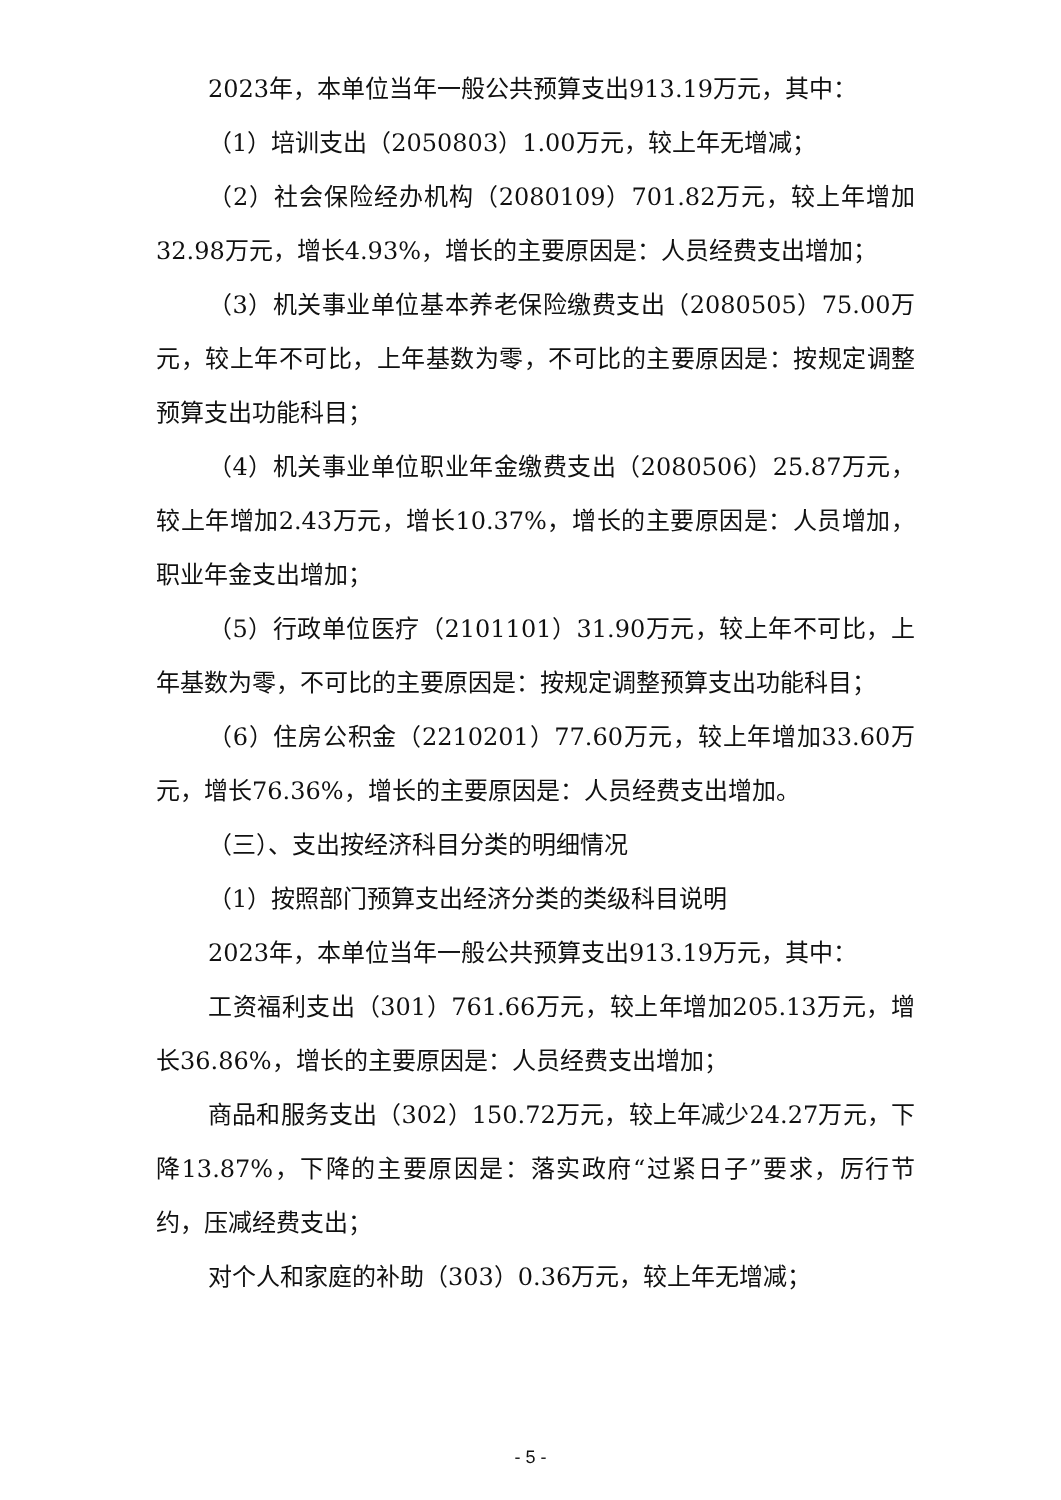2023年，本单位当年一般公共预算支出913.19万元，其中：
（1）培训支出（2050803）1.00万元，较上年无增减；
（2）社会保险经办机构（2080109）701.82万元，较上年增加32.98万元，增长4.93%，增长的主要原因是：人员经费支出增加；
（3）机关事业单位基本养老保险缴费支出（2080505）75.00万元，较上年不可比，上年基数为零，不可比的主要原因是：按规定调整预算支出功能科目；
（4）机关事业单位职业年金缴费支出（2080506）25.87万元，较上年增加2.43万元，增长10.37%，增长的主要原因是：人员增加，职业年金支出增加；
（5）行政单位医疗（2101101）31.90万元，较上年不可比，上年基数为零，不可比的主要原因是：按规定调整预算支出功能科目；
（6）住房公积金（2210201）77.60万元，较上年增加33.60万元，增长76.36%，增长的主要原因是：人员经费支出增加。
（三）、支出按经济科目分类的明细情况
（1）按照部门预算支出经济分类的类级科目说明
2023年，本单位当年一般公共预算支出913.19万元，其中：
工资福利支出（301）761.66万元，较上年增加205.13万元，增长36.86%，增长的主要原因是：人员经费支出增加；
商品和服务支出（302）150.72万元，较上年减少24.27万元，下降13.87%，下降的主要原因是：落实政府“过紧日子”要求，厉行节约，压减经费支出；
对个人和家庭的补助（303）0.36万元，较上年无增减；
- 5 -